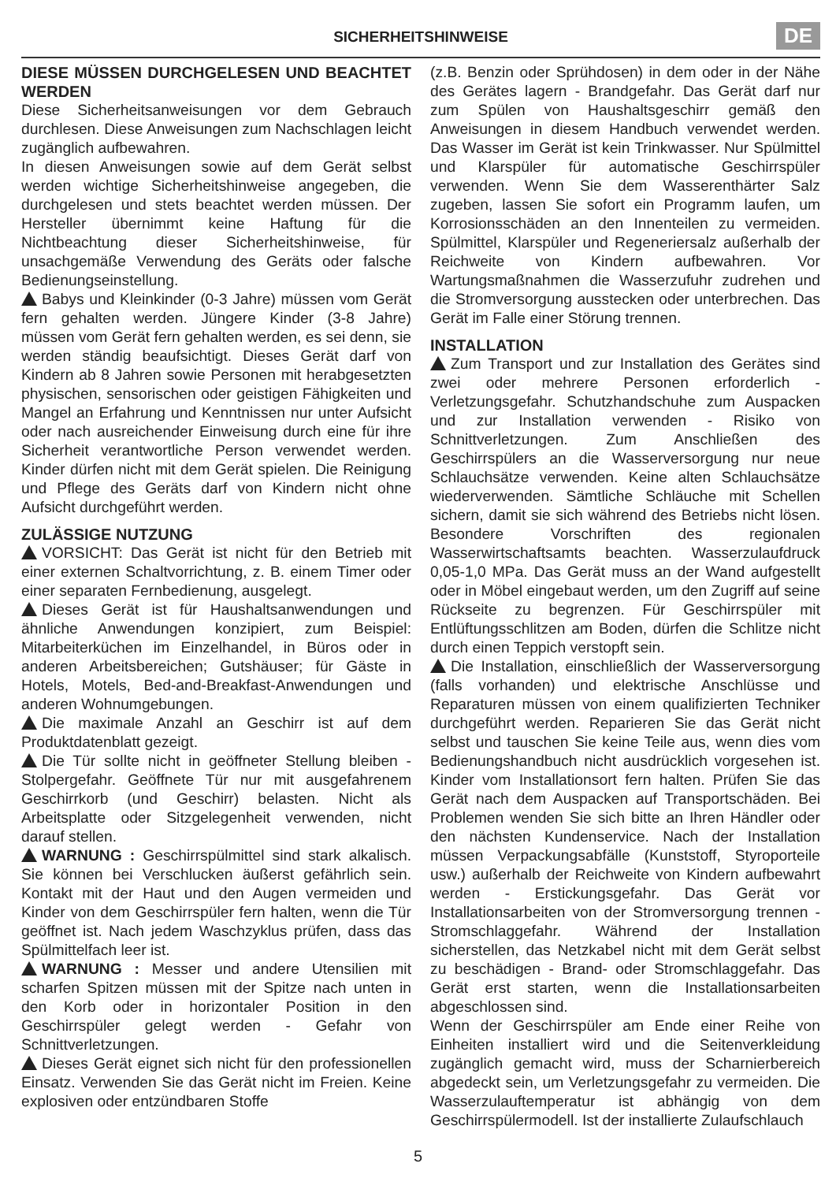SICHERHEITSHINWEISE
DE
DIESE MÜSSEN DURCHGELESEN UND BEACHTET WERDEN
Diese Sicherheitsanweisungen vor dem Gebrauch durchlesen. Diese Anweisungen zum Nachschlagen leicht zugänglich aufbewahren.
In diesen Anweisungen sowie auf dem Gerät selbst werden wichtige Sicherheitshinweise angegeben, die durchgelesen und stets beachtet werden müssen. Der Hersteller übernimmt keine Haftung für die Nichtbeachtung dieser Sicherheitshinweise, für unsachgemäße Verwendung des Geräts oder falsche Bedienungseinstellung.
Babys und Kleinkinder (0-3 Jahre) müssen vom Gerät fern gehalten werden. Jüngere Kinder (3-8 Jahre) müssen vom Gerät fern gehalten werden, es sei denn, sie werden ständig beaufsichtigt. Dieses Gerät darf von Kindern ab 8 Jahren sowie Personen mit herabgesetzten physischen, sensorischen oder geistigen Fähigkeiten und Mangel an Erfahrung und Kenntnissen nur unter Aufsicht oder nach ausreichender Einweisung durch eine für ihre Sicherheit verantwortliche Person verwendet werden. Kinder dürfen nicht mit dem Gerät spielen. Die Reinigung und Pflege des Geräts darf von Kindern nicht ohne Aufsicht durchgeführt werden.
ZULÄSSIGE NUTZUNG
VORSICHT: Das Gerät ist nicht für den Betrieb mit einer externen Schaltvorrichtung, z. B. einem Timer oder einer separaten Fernbedienung, ausgelegt.
Dieses Gerät ist für Haushaltsanwendungen und ähnliche Anwendungen konzipiert, zum Beispiel: Mitarbeiterküchen im Einzelhandel, in Büros oder in anderen Arbeitsbereichen; Gutshäuser; für Gäste in Hotels, Motels, Bed-and-Breakfast-Anwendungen und anderen Wohnumgebungen.
Die maximale Anzahl an Geschirr ist auf dem Produktdatenblatt gezeigt.
Die Tür sollte nicht in geöffneter Stellung bleiben - Stolpergefahr. Geöffnete Tür nur mit ausgefahrenem Geschirrkorb (und Geschirr) belasten. Nicht als Arbeitsplatte oder Sitzgelegenheit verwenden, nicht darauf stellen.
WARNUNG : Geschirrspülmittel sind stark alkalisch. Sie können bei Verschlucken äußerst gefährlich sein. Kontakt mit der Haut und den Augen vermeiden und Kinder von dem Geschirrspüler fern halten, wenn die Tür geöffnet ist. Nach jedem Waschzyklus prüfen, dass das Spülmittelfach leer ist.
WARNUNG : Messer und andere Utensilien mit scharfen Spitzen müssen mit der Spitze nach unten in den Korb oder in horizontaler Position in den Geschirrspüler gelegt werden - Gefahr von Schnittverletzungen.
Dieses Gerät eignet sich nicht für den professionellen Einsatz. Verwenden Sie das Gerät nicht im Freien. Keine explosiven oder entzündbaren Stoffe
(z.B. Benzin oder Sprühdosen) in dem oder in der Nähe des Gerätes lagern - Brandgefahr. Das Gerät darf nur zum Spülen von Haushaltsgeschirr gemäß den Anweisungen in diesem Handbuch verwendet werden. Das Wasser im Gerät ist kein Trinkwasser. Nur Spülmittel und Klarspüler für automatische Geschirrspüler verwenden. Wenn Sie dem Wasserenthärter Salz zugeben, lassen Sie sofort ein Programm laufen, um Korrosionsschäden an den Innenteilen zu vermeiden. Spülmittel, Klarspüler und Regeneriersalz außerhalb der Reichweite von Kindern aufbewahren. Vor Wartungsmaßnahmen die Wasserzufuhr zudrehen und die Stromversorgung ausstecken oder unterbrechen. Das Gerät im Falle einer Störung trennen.
INSTALLATION
Zum Transport und zur Installation des Gerätes sind zwei oder mehrere Personen erforderlich - Verletzungsgefahr. Schutzhandschuhe zum Auspacken und zur Installation verwenden - Risiko von Schnittverletzungen. Zum Anschließen des Geschirrspülers an die Wasserversorgung nur neue Schlauchsätze verwenden. Keine alten Schlauchsätze wiederverwenden. Sämtliche Schläuche mit Schellen sichern, damit sie sich während des Betriebs nicht lösen. Besondere Vorschriften des regionalen Wasserwirtschaftsamts beachten. Wasserzulaufdruck 0,05-1,0 MPa. Das Gerät muss an der Wand aufgestellt oder in Möbel eingebaut werden, um den Zugriff auf seine Rückseite zu begrenzen. Für Geschirrspüler mit Entlüftungsschlitzen am Boden, dürfen die Schlitze nicht durch einen Teppich verstopft sein.
Die Installation, einschließlich der Wasserversorgung (falls vorhanden) und elektrische Anschlüsse und Reparaturen müssen von einem qualifizierten Techniker durchgeführt werden. Reparieren Sie das Gerät nicht selbst und tauschen Sie keine Teile aus, wenn dies vom Bedienungshandbuch nicht ausdrücklich vorgesehen ist. Kinder vom Installationsort fern halten. Prüfen Sie das Gerät nach dem Auspacken auf Transportschäden. Bei Problemen wenden Sie sich bitte an Ihren Händler oder den nächsten Kundenservice. Nach der Installation müssen Verpackungsabfälle (Kunststoff, Styroporteile usw.) außerhalb der Reichweite von Kindern aufbewahrt werden - Erstickungsgefahr. Das Gerät vor Installationsarbeiten von der Stromversorgung trennen - Stromschlaggefahr. Während der Installation sicherstellen, das Netzkabel nicht mit dem Gerät selbst zu beschädigen - Brand- oder Stromschlaggefahr. Das Gerät erst starten, wenn die Installationsarbeiten abgeschlossen sind.
Wenn der Geschirrspüler am Ende einer Reihe von Einheiten installiert wird und die Seitenverkleidung zugänglich gemacht wird, muss der Scharnierbereich abgedeckt sein, um Verletzungsgefahr zu vermeiden. Die Wasserzulauftemperatur ist abhängig von dem Geschirrspülermodell. Ist der installierte Zulaufschlauch
5